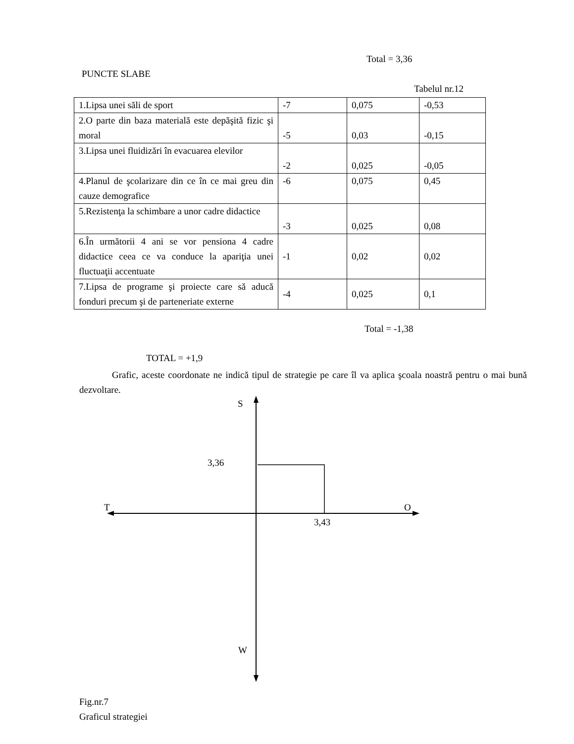Total = 3,36
PUNCTE SLABE
Tabelul nr.12
| 1.Lipsa unei săli de sport | -7 | 0,075 | -0,53 |
| 2.O parte din baza materială este depăşită fizic şi moral | -5 | 0,03 | -0,15 |
| 3.Lipsa unei fluidizări în evacuarea elevilor | -2 | 0,025 | -0,05 |
| 4.Planul de şcolarizare din ce în ce mai greu din cauze demografice | -6 | 0,075 | 0,45 |
| 5.Rezistenţa la schimbare a unor cadre didactice | -3 | 0,025 | 0,08 |
| 6.În următorii 4 ani se vor pensiona 4 cadre didactice ceea ce va conduce la apariţia unei fluctuaţii accentuate | -1 | 0,02 | 0,02 |
| 7.Lipsa de programe şi proiecte care să aducă fonduri precum şi de parteneriate externe | -4 | 0,025 | 0,1 |
Total = -1,38
TOTAL = +1,9
Grafic, aceste coordonate ne indică tipul de strategie pe care îl va aplica şcoala noastră pentru o mai bună dezvoltare.
S
3,36
T O
3,43
W
Fig.nr.7
Graficul strategiei